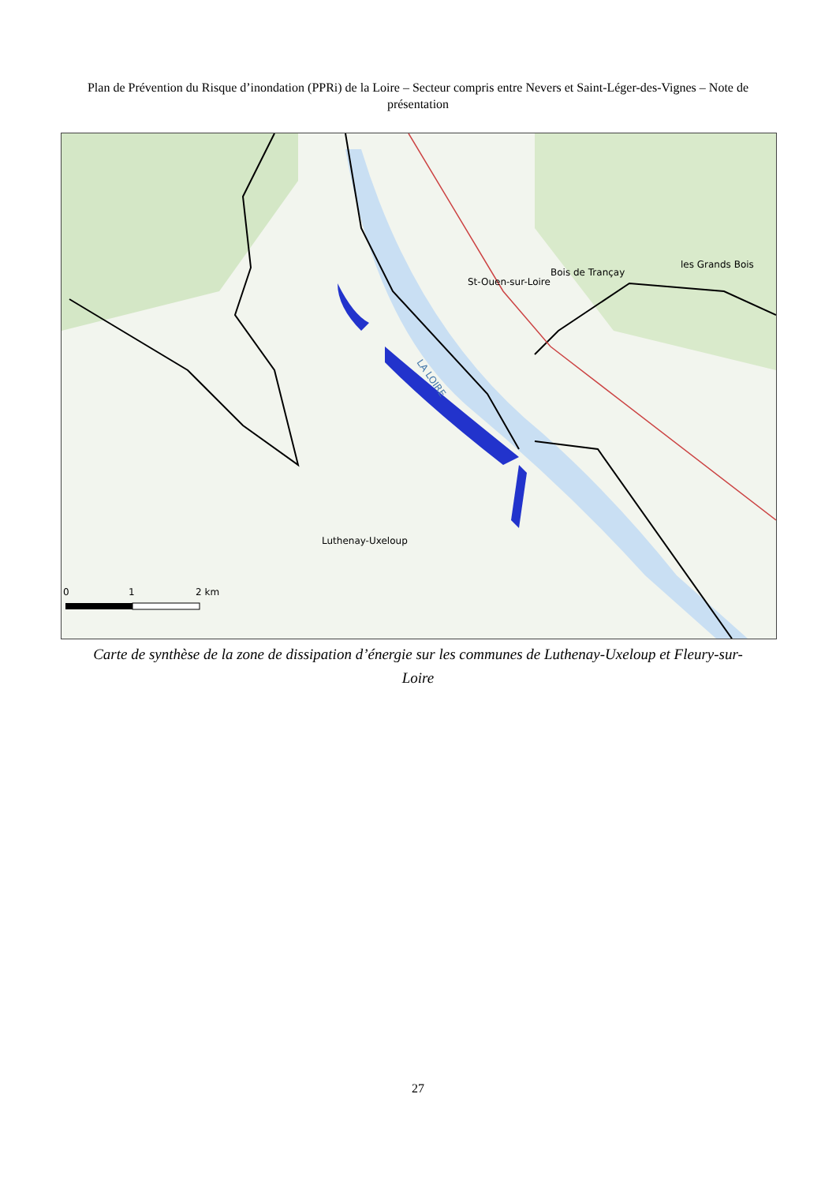Plan de Prévention du Risque d’inondation (PPRi) de la Loire – Secteur compris entre Nevers et Saint-Léger-des-Vignes – Note de présentation
0
1
2 km
LA LOIRE
Luthenay-Uxeloup
St-Ouen-sur-Loire
Bois de Trançay
les Grands Bois
Carte de synthèse de la zone de dissipation d’énergie sur les communes de Luthenay-Uxeloup et Fleury-sur-Loire
27